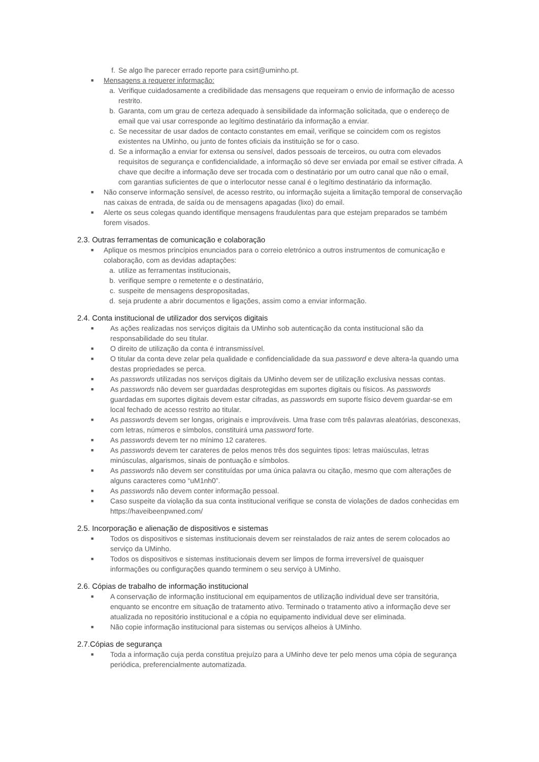f. Se algo lhe parecer errado reporte para csirt@uminho.pt.
■ Mensagens a requerer informação:
a. Verifique cuidadosamente a credibilidade das mensagens que requeiram o envio de informação de acesso restrito.
b. Garanta, com um grau de certeza adequado à sensibilidade da informação solicitada, que o endereço de email que vai usar corresponde ao legítimo destinatário da informação a enviar.
c. Se necessitar de usar dados de contacto constantes em email, verifique se coincidem com os registos existentes na UMinho, ou junto de fontes oficiais da instituição se for o caso.
d. Se a informação a enviar for extensa ou sensível, dados pessoais de terceiros, ou outra com elevados requisitos de segurança e confidencialidade, a informação só deve ser enviada por email se estiver cifrada. A chave que decifre a informação deve ser trocada com o destinatário por um outro canal que não o email, com garantias suficientes de que o interlocutor nesse canal é o legítimo destinatário da informação.
■ Não conserve informação sensível, de acesso restrito, ou informação sujeita a limitação temporal de conservação nas caixas de entrada, de saída ou de mensagens apagadas (lixo) do email.
■ Alerte os seus colegas quando identifique mensagens fraudulentas para que estejam preparados se também forem visados.
2.3. Outras ferramentas de comunicação e colaboração
■ Aplique os mesmos princípios enunciados para o correio eletrónico a outros instrumentos de comunicação e colaboração, com as devidas adaptações:
a. utilize as ferramentas institucionais,
b. verifique sempre o remetente e o destinatário,
c. suspeite de mensagens despropositadas,
d. seja prudente a abrir documentos e ligações, assim como a enviar informação.
2.4. Conta institucional de utilizador dos serviços digitais
■ As ações realizadas nos serviços digitais da UMinho sob autenticação da conta institucional são da responsabilidade do seu titular.
■ O direito de utilização da conta é intransmissível.
■ O titular da conta deve zelar pela qualidade e confidencialidade da sua password e deve altera-la quando uma destas propriedades se perca.
■ As passwords utilizadas nos serviços digitais da UMinho devem ser de utilização exclusiva nessas contas.
■ As passwords não devem ser guardadas desprotegidas em suportes digitais ou físicos. As passwords guardadas em suportes digitais devem estar cifradas, as passwords em suporte físico devem guardar-se em local fechado de acesso restrito ao titular.
■ As passwords devem ser longas, originais e improváveis. Uma frase com três palavras aleatórias, desconexas, com letras, números e símbolos, constituirá uma password forte.
■ As passwords devem ter no mínimo 12 carateres.
■ As passwords devem ter carateres de pelos menos três dos seguintes tipos: letras maiúsculas, letras minúsculas, algarismos, sinais de pontuação e símbolos.
■ As passwords não devem ser constituídas por uma única palavra ou citação, mesmo que com alterações de alguns caracteres como “uM1nh0”.
■ As passwords não devem conter informação pessoal.
■ Caso suspeite da violação da sua conta institucional verifique se consta de violações de dados conhecidas em https://haveibeenpwned.com/
2.5. Incorporação e alienação de dispositivos e sistemas
■ Todos os dispositivos e sistemas institucionais devem ser reinstalados de raiz antes de serem colocados ao serviço da UMinho.
■ Todos os dispositivos e sistemas institucionais devem ser limpos de forma irreversível de quaisquer informações ou configurações quando terminem o seu serviço à UMinho.
2.6. Cópias de trabalho de informação institucional
■ A conservação de informação institucional em equipamentos de utilização individual deve ser transitória, enquanto se encontre em situação de tratamento ativo. Terminado o tratamento ativo a informação deve ser atualizada no repositório institucional e a cópia no equipamento individual deve ser eliminada.
■ Não copie informação institucional para sistemas ou serviços alheios à UMinho.
2.7.Cópias de segurança
■ Toda a informação cuja perda constitua prejuízo para a UMinho deve ter pelo menos uma cópia de segurança periódica, preferencialmente automatizada.